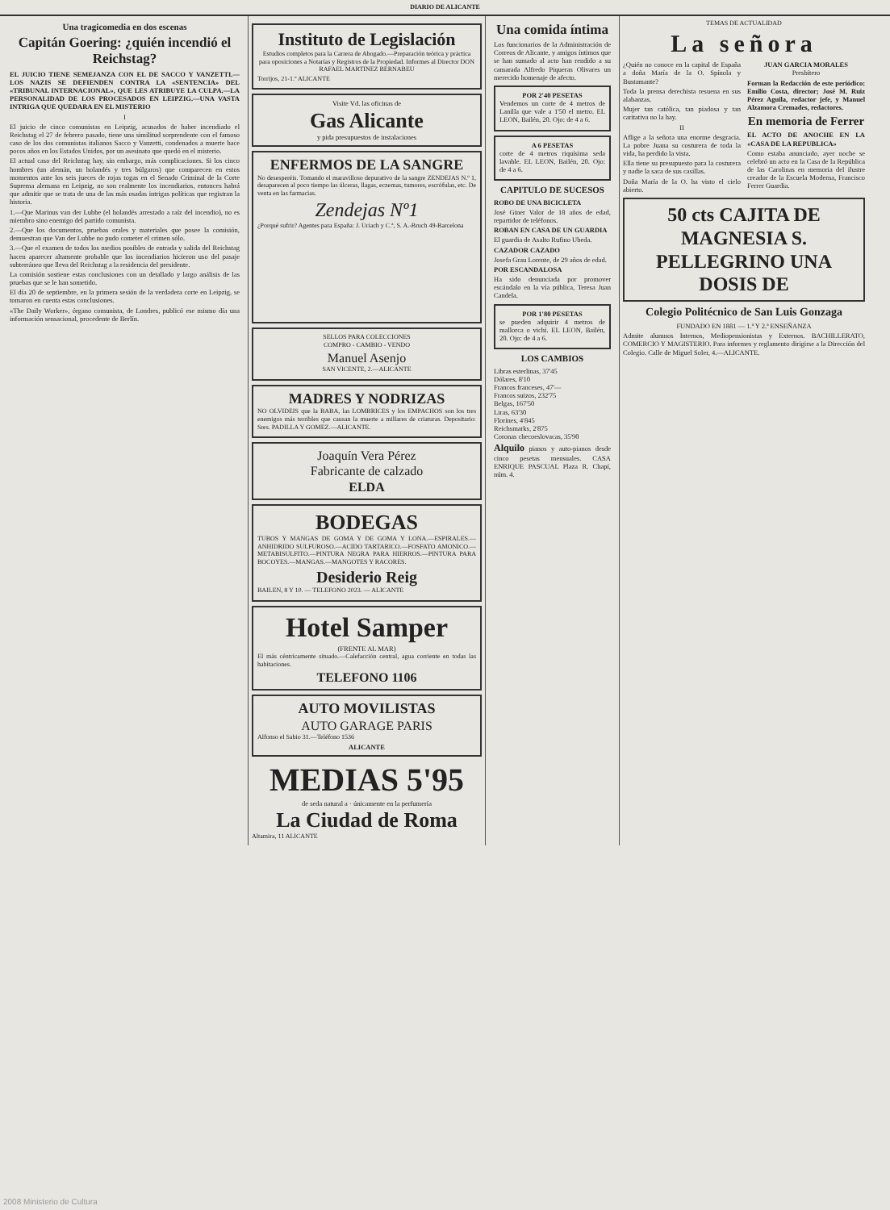DIARIO DE ALICANTE
Una tragicomedia en dos escenas
Capitán Goering: ¿quién incendió el Reichstag?
EL JUICIO TIENE SEMEJANZA CON EL DE SACCO Y VANZETTI.—LOS NAZIS SE DEFIENDEN CONTRA LA «SENTENCIA» DEL «TRIBUNAL INTERNACIONAL», QUE LES ATRIBUYE LA CULPA.—LA PERSONALIDAD DE LOS PROCESADOS EN LEIPZIG.—UNA VASTA INTRIGA QUE QUEDARA EN EL MISTERIO
I
El juicio de cinco comunistas en Leipzig, acusados de haber incendiado el Reichstag el 27 de febrero pasado, tiene una similitud sorprendente con el famoso caso de los dos comunistas italianos Sacco y Vanzetti, condenados a muerte hace pocos años en los Estados Unidos, por un asesinato que quedó en el misterio.
El actual caso del Reichstag hay, sin embargo, más complicaciones. Si los cinco hombres (un alemán, un holandés y tres búlgaros) que comparecen en estos momentos ante los seis jueces de rojas togas en el Senado Criminal de la Corte Suprema alemana en Leipzig, no son realmente los incendiarios, entonces habrá que admitir que se trata de una de las más osadas intrigas políticas que registran la historia.
1.—Que Marinus van der Lubbe (el holandés arrestado a raíz del incendio), no es miembro sino enemigo del partido comunista.
2.—Que los documentos, pruebas orales y materiales que posee la comisión, demuestran que Van der Lubbe no pudo cometer el crimen sólo.
3.—Que el examen de todos los medios posibles de entrada y salida del Reichstag hacen aparecer altamente probable que los incendiarios hicieron uso del pasaje subterráneo que lleva del Reichstag a la residencia del presidente.
La comisión sostiene estas conclusiones con un detallado y largo análisis de las pruebas que se le han sometido.
El día 20 de septiembre, en la primera sesión de la verdadera corte en Leipzig, se tomaron en cuenta estas conclusiones.
«The Daily Worker», órgano comunista, de Londres, publicó ese mismo día una información sensacional, procedente de Berlín.
Instituto de Legislación
Estudios completos para la Carrera de Abogado.—Preparación teórica y práctica para oposiciones a Notarías y Registros de la Propiedad. Informes al Director DON RAFAEL MARTINEZ BERNABEU
Torrijos, 21-1.º ALICANTE
Visite Vd. las oficinas de
Gas Alicante
y pida presupuestos de instalaciones
ENFERMOS DE LA SANGRE
No desesperéis. Tomando el maravilloso depurativo de la sangre ZENDEJAS N.º 1, desaparecen al poco tiempo las úlceras, llagas, eczemas, tumores, escrófulas, etc. De venta en las farmacias.
Zendejas Nº1
¿Porqué sufrir? Agentes para España: J. Uriach y C.ª, S. A.-Bruch 49-Barcelona
SELLOS PARA COLECCIONES
COMPRO - CAMBIO - VENDO
Manuel Asenjo
SAN VICENTE, 2.—ALICANTE
MADRES Y NODRIZAS
NO OLVIDEIS que la BABA, las LOMBRICES y los EMPACHOS son los tres enemigos más terribles que causan la muerte a millares de criaturas. Depositario: Sres. PADILLA Y GOMEZ.—ALICANTE.
Joaquín Vera Pérez
Fabricante de calzado
ELDA
BODEGAS
TUBOS Y MANGAS DE GOMA Y DE GOMA Y LONA.—ESPIRALES.—ANHIDRIDO SULFUROSO.—ACIDO TARTARICO.—FOSFATO AMONICO.—METABISULFITO.—PINTURA NEGRA PARA HIERROS.—PINTURA PARA BOCOYES.—MANGAS.—MANGOTES Y RACORES.
Desiderio Reig
BAILEN, 8 Y 10. — TELEFONO 2023. — ALICANTE
Hotel Samper
(FRENTE AL MAR)
El más céntricamente situado.—Calefacción central, agua corriente en todas las habitaciones.
TELEFONO 1106
AUTO MOVILISTAS
AUTO GARAGE PARIS
Alfonso el Sabio 31.—Teléfono 1536
ALICANTE
MEDIAS 5'95
de seda natural a · únicamente en la perfumería
La Ciudad de Roma
Altamira, 11 ALICANTE
Una comida íntima
Los funcionarios de la Administración de Correos de Alicante, y amigos íntimos que se han sumado al acto han rendido a su camarada Alfredo Piqueras Olivares un merecido homenaje de afecto.
POR 2'40 PESETAS
Vendemos un corte de 4 metros de Lanilla que vale a 1'50 el metro. EL LEON, Bailén, 20. Ojo: de 4 a 6.
A 6 PESETAS
corte de 4 metros riquísima seda lavable. EL LEON, Bailén, 20. Ojo: de 4 a 6.
CAPITULO DE SUCESOS
ROBO DE UNA BICICLETA
José Giner Valor de 18 años de edad, repartidor de teléfonos.
ROBAN EN CASA DE UN GUARDIA
El guardia de Asalto Rufino Ubeda.
CAZADOR CAZADO
Josefa Grau Lorente, de 29 años de edad.
POR ESCANDALOSA
Ha sido denunciada por promover escándalo en la vía pública, Teresa Juan Candela.
POR 1'80 PESETAS
se pueden adquirir 4 metros de mallorca o vichí. EL LEON, Bailén, 20. Ojo: de 4 a 6.
LOS CAMBIOS
Libras esterlinas, 37'45
Dólares, 8'10
Francos franceses, 47'—
Francos suizos, 232'75
Belgas, 167'50
Liras, 63'30
Florines, 4'845
Reichsmarks, 2'875
Coronas checoeslovacas, 35'90
Alquilo pianos y auto-pianos desde cinco pesetas mensuales. CASA ENRIQUE PASCUAL Plaza R. Chapí, núm. 4.
TEMAS DE ACTUALIDAD
La señora
¿Quién no conoce en la capital de España a doña María de la O. Spínola y Bustamante?
Toda la prensa derechista resuena en sus alabanzas.
Mujer tan católica, tan piadosa y tan caritativa no la hay.
II
Aflige a la señora una enorme desgracia. La pobre Juana su costurera de toda la vida, ha perdido la vista.
Ella tiene su presupuesto para la costurera y nadie la saca de sus casillas.
Doña María de la O. ha visto el cielo abierto.
JUAN GARCIA MORALES
Presbítero
Forman la Redacción de este periódico: Emilio Costa, director; José M. Ruiz Pérez Aguila, redactor jefe, y Manuel Alzamora Cremades, redactores.
En memoria de Ferrer
EL ACTO DE ANOCHE EN LA «CASA DE LA REPUBLICA»
Como estaba anunciado, ayer noche se celebró un acto en la Casa de la República de las Carolinas en memoria del ilustre creador de la Escuela Moderna, Francisco Ferrer Guardia.
50 cts CAJITA DE MAGNESIA S. PELLEGRINO UNA DOSIS DE
Colegio Politécnico de San Luis Gonzaga
FUNDADO EN 1881 — 1.ª Y 2.ª ENSEÑANZA
Admite alumnos Internos, Mediopensionistas y Externos. BACHILLERATO, COMERCIO Y MAGISTERIO. Para informes y reglamento dirigirse a la Dirección del Colegio. Calle de Miguel Soler, 4.—ALICANTE.
2008 Ministerio de Cultura